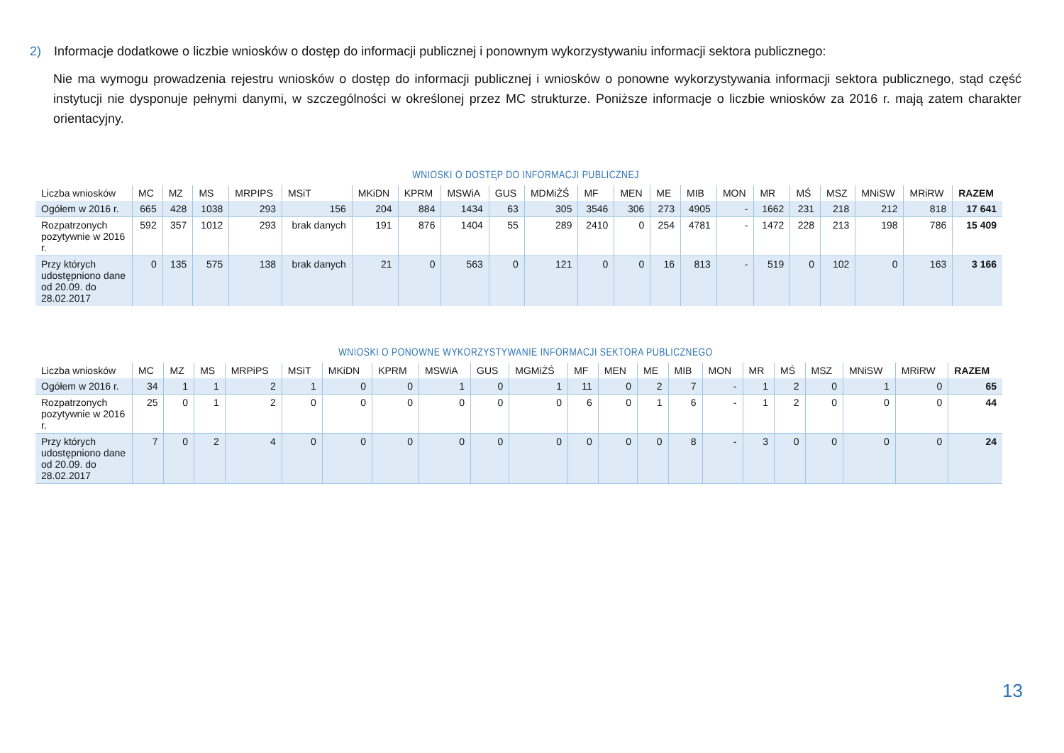2) Informacje dodatkowe o liczbie wniosków o dostęp do informacji publicznej i ponownym wykorzystywaniu informacji sektora publicznego:
Nie ma wymogu prowadzenia rejestru wniosków o dostęp do informacji publicznej i wniosków o ponowne wykorzystywania informacji sektora publicznego, stąd część instytucji nie dysponuje pełnymi danymi, w szczególności w określonej przez MC strukturze. Poniższe informacje o liczbie wniosków za 2016 r. mają zatem charakter orientacyjny.
WNIOSKI O DOSTĘP DO INFORMACJI PUBLICZNEJ
| Liczba wniosków | MC | MZ | MS | MRPIPS | MSiT | MKiDN | KPRM | MSWiA | GUS | MDMiŻŚ | MF | MEN | ME | MIB | MON | MR | MŚ | MSZ | MNiSW | MRiRW | RAZEM |
| --- | --- | --- | --- | --- | --- | --- | --- | --- | --- | --- | --- | --- | --- | --- | --- | --- | --- | --- | --- | --- | --- |
| Ogółem w 2016 r. | 665 | 428 | 1038 | 293 | 156 | 204 | 884 | 1434 | 63 | 305 | 3546 | 306 | 273 | 4905 | - | 1662 | 231 | 218 | 212 | 818 | 17 641 |
| Rozpatrzonych pozytywnie w 2016 r. | 592 | 357 | 1012 | 293 | brak danych | 191 | 876 | 1404 | 55 | 289 | 2410 | 0 | 254 | 4781 | - | 1472 | 228 | 213 | 198 | 786 | 15 409 |
| Przy których udostępniono dane od 20.09. do 28.02.2017 | 0 | 135 | 575 | 138 | brak danych | 21 | 0 | 563 | 0 | 121 | 0 | 0 | 16 | 813 | - | 519 | 0 | 102 | 0 | 163 | 3 166 |
WNIOSKI O PONOWNE WYKORZYSTYWANIE INFORMACJI SEKTORA PUBLICZNEGO
| Liczba wniosków | MC | MZ | MS | MRPiPS | MSiT | MKiDN | KPRM | MSWiA | GUS | MGMiŻŚ | MF | MEN | ME | MIB | MON | MR | MŚ | MSZ | MNiSW | MRiRW | RAZEM |
| --- | --- | --- | --- | --- | --- | --- | --- | --- | --- | --- | --- | --- | --- | --- | --- | --- | --- | --- | --- | --- | --- |
| Ogółem w 2016 r. | 34 | 1 | 1 | 2 | 1 | 0 | 0 | 1 | 0 | 1 | 11 | 0 | 2 | 7 | - | 1 | 2 | 0 | 1 | 0 | 65 |
| Rozpatrzonych pozytywnie w 2016 r. | 25 | 0 | 1 | 2 | 0 | 0 | 0 | 0 | 0 | 0 | 6 | 0 | 1 | 6 | - | 1 | 2 | 0 | 0 | 0 | 44 |
| Przy których udostępniono dane od 20.09. do 28.02.2017 | 7 | 0 | 2 | 4 | 0 | 0 | 0 | 0 | 0 | 0 | 0 | 0 | 0 | 8 | - | 3 | 0 | 0 | 0 | 0 | 24 |
13